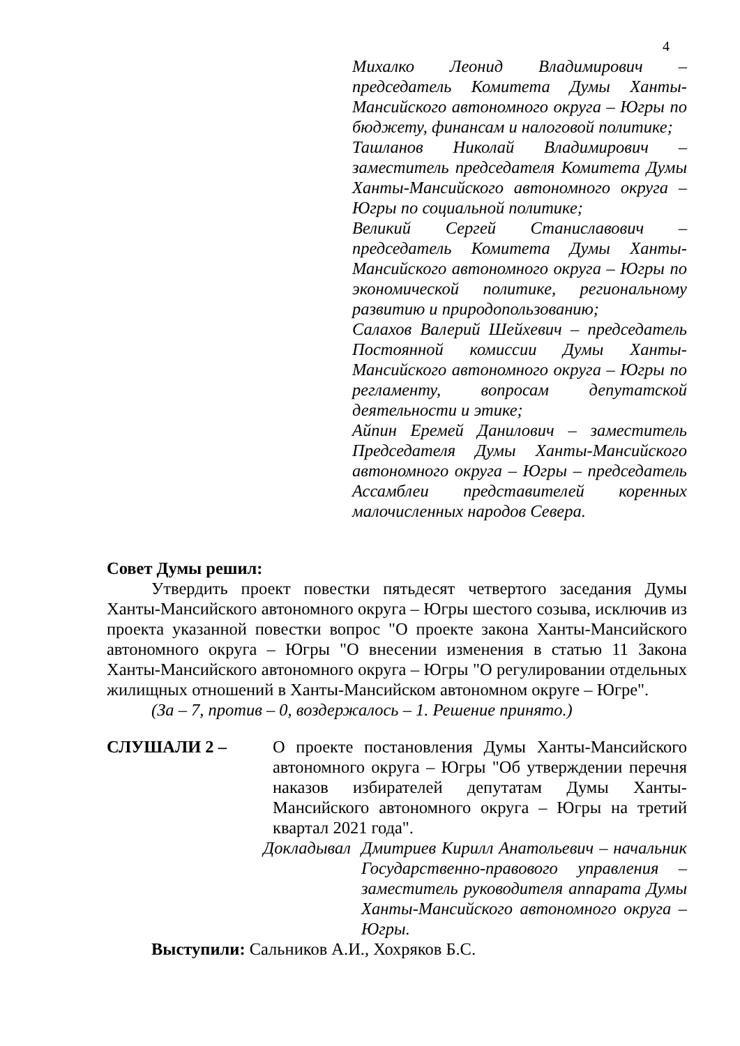4
Михалко Леонид Владимирович – председатель Комитета Думы Ханты-Мансийского автономного округа – Югры по бюджету, финансам и налоговой политике;
Ташланов Николай Владимирович – заместитель председателя Комитета Думы Ханты-Мансийского автономного округа – Югры по социальной политике;
Великий Сергей Станиславович – председатель Комитета Думы Ханты-Мансийского автономного округа – Югры по экономической политике, региональному развитию и природопользованию;
Салахов Валерий Шейхевич – председатель Постоянной комиссии Думы Ханты-Мансийского автономного округа – Югры по регламенту, вопросам депутатской деятельности и этике;
Айпин Еремей Данилович – заместитель Председателя Думы Ханты-Мансийского автономного округа – Югры – председатель Ассамблеи представителей коренных малочисленных народов Севера.
Совет Думы решил:
Утвердить проект повестки пятьдесят четвертого заседания Думы Ханты-Мансийского автономного округа – Югры шестого созыва, исключив из проекта указанной повестки вопрос "О проекте закона Ханты-Мансийского автономного округа – Югры "О внесении изменения в статью 11 Закона Ханты-Мансийского автономного округа – Югры "О регулировании отдельных жилищных отношений в Ханты-Мансийском автономном округе – Югре".
(За – 7, против – 0, воздержалось – 1. Решение принято.)
СЛУШАЛИ 2 – О проекте постановления Думы Ханты-Мансийского автономного округа – Югры "Об утверждении перечня наказов избирателей депутатам Думы Ханты-Мансийского автономного округа – Югры на третий квартал 2021 года".
Докладывал Дмитриев Кирилл Анатольевич – начальник Государственно-правового управления – заместитель руководителя аппарата Думы Ханты-Мансийского автономного округа – Югры.
Выступили: Сальников А.И., Хохряков Б.С.